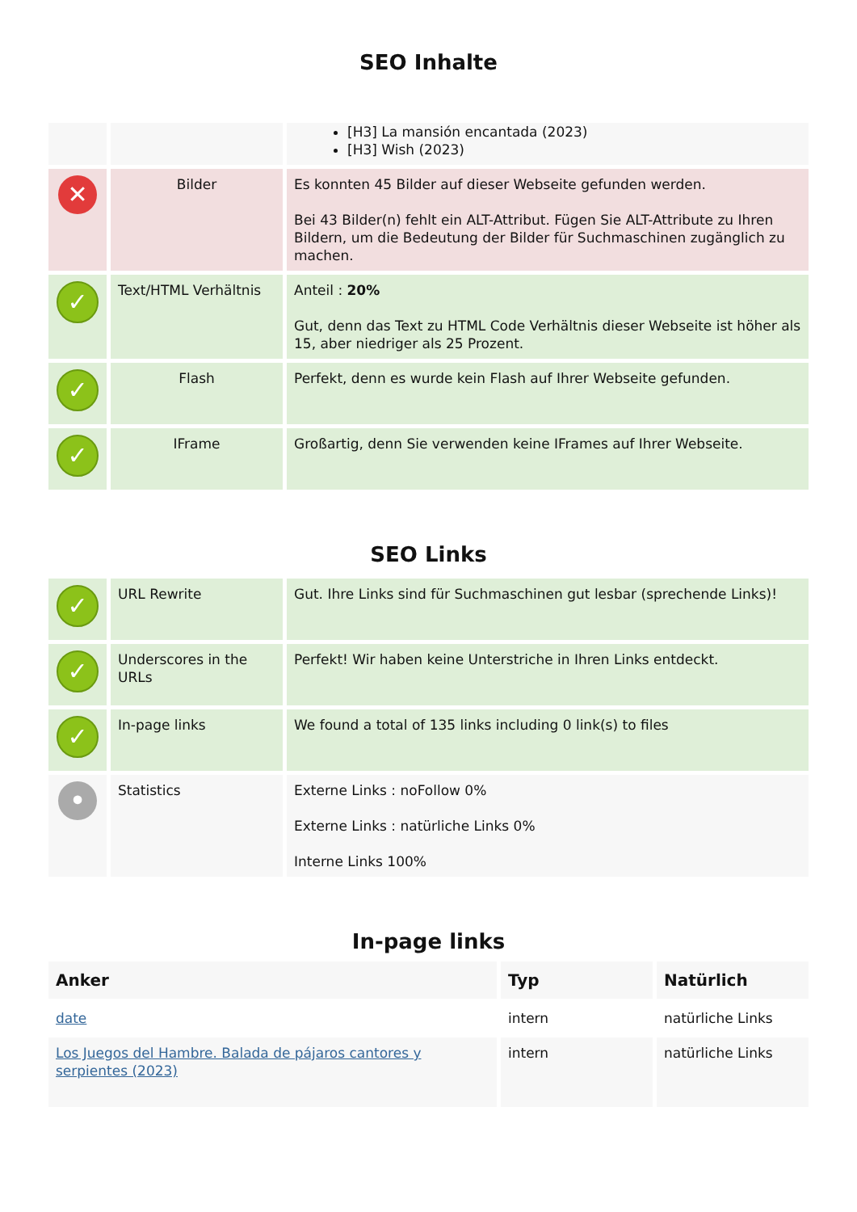SEO Inhalte
| | | [H3] La mansión encantada (2023) [H3] Wish (2023) |
| ✕ | Bilder | Es konnten 45 Bilder auf dieser Webseite gefunden werden. Bei 43 Bilder(n) fehlt ein ALT-Attribut. Fügen Sie ALT-Attribute zu Ihren Bildern, um die Bedeutung der Bilder für Suchmaschinen zugänglich zu machen. |
| ✓ | Text/HTML Verhältnis | Anteil : 20% Gut, denn das Text zu HTML Code Verhältnis dieser Webseite ist höher als 15, aber niedriger als 25 Prozent. |
| ✓ | Flash | Perfekt, denn es wurde kein Flash auf Ihrer Webseite gefunden. |
| ✓ | IFrame | Großartig, denn Sie verwenden keine IFrames auf Ihrer Webseite. |
SEO Links
| ✓ | URL Rewrite | Gut. Ihre Links sind für Suchmaschinen gut lesbar (sprechende Links)! |
| ✓ | Underscores in the URLs | Perfekt! Wir haben keine Unterstriche in Ihren Links entdeckt. |
| ✓ | In-page links | We found a total of 135 links including 0 link(s) to files |
| • | Statistics | Externe Links : noFollow 0% Externe Links : natürliche Links 0% Interne Links 100% |
In-page links
| Anker | Typ | Natürlich |
| --- | --- | --- |
| date | intern | natürliche Links |
| Los Juegos del Hambre. Balada de pájaros cantores y serpientes (2023) | intern | natürliche Links |